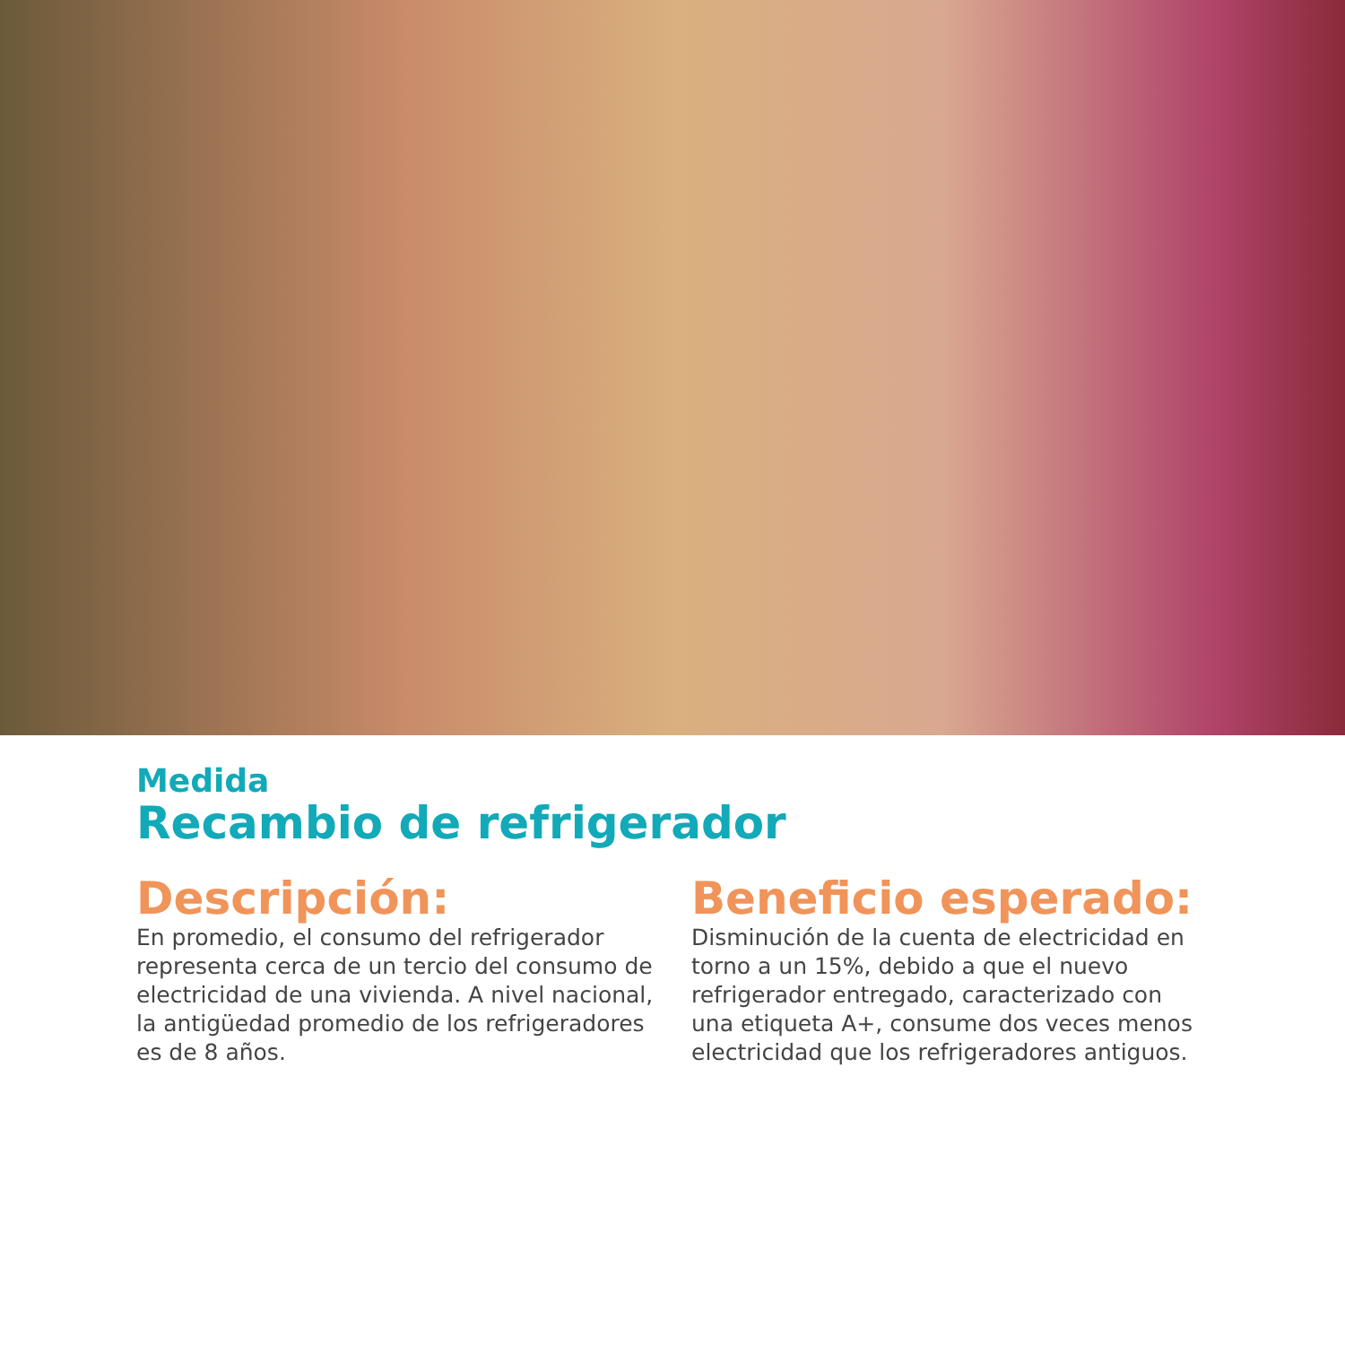Medida
Recambio de refrigerador
Descripción:
En promedio, el consumo del refrigerador representa cerca de un tercio del consumo de electricidad de una vivienda. A nivel nacional, la antigüedad promedio de los refrigeradores es de 8 años.
Beneficio esperado:
Disminución de la cuenta de electricidad en torno a un 15%, debido a que el nuevo refrigerador entregado, caracterizado con una etiqueta A+, consume dos veces menos electricidad que los refrigeradores antiguos.